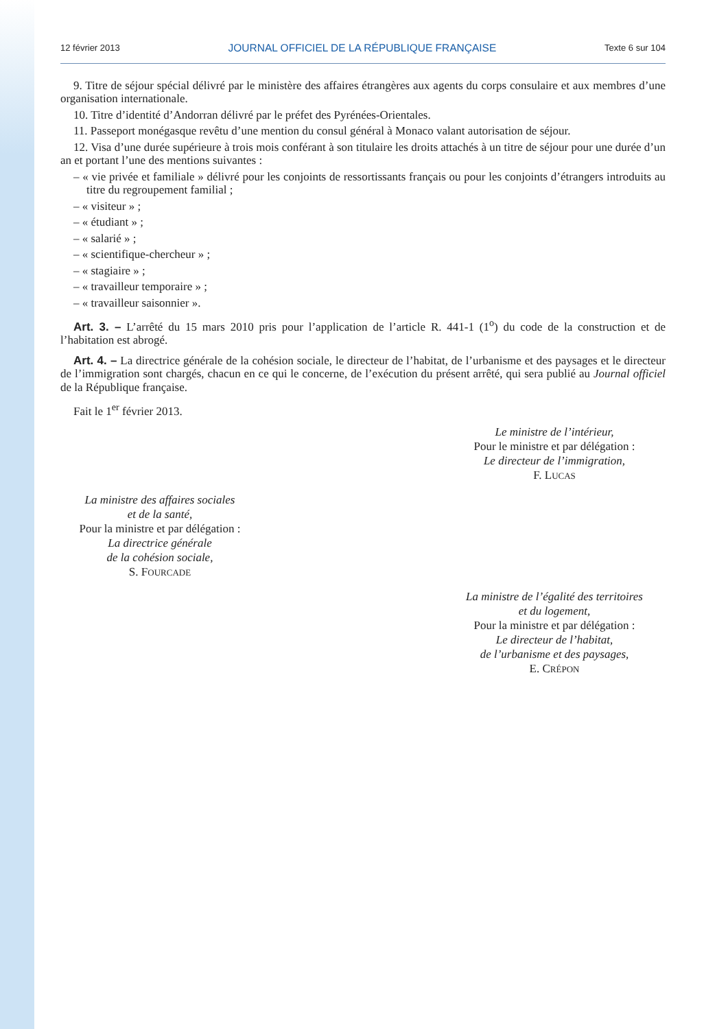12 février 2013 JOURNAL OFFICIEL DE LA RÉPUBLIQUE FRANÇAISE Texte 6 sur 104
9. Titre de séjour spécial délivré par le ministère des affaires étrangères aux agents du corps consulaire et aux membres d’une organisation internationale.
10. Titre d’identité d’Andorran délivré par le préfet des Pyrénées-Orientales.
11. Passeport monégasque revêtu d’une mention du consul général à Monaco valant autorisation de séjour.
12. Visa d’une durée supérieure à trois mois conférant à son titulaire les droits attachés à un titre de séjour pour une durée d’un an et portant l’une des mentions suivantes :
– « vie privée et familiale » délivré pour les conjoints de ressortissants français ou pour les conjoints d’étrangers introduits au titre du regroupement familial ;
– « visiteur » ;
– « étudiant » ;
– « salarié » ;
– « scientifique-chercheur » ;
– « stagiaire » ;
– « travailleur temporaire » ;
– « travailleur saisonnier ».
Art. 3. – L’arrêté du 15 mars 2010 pris pour l’application de l’article R. 441-1 (1<sup>o</sup>) du code de la construction et de l’habitation est abrogé.
Art. 4. – La directrice générale de la cohésion sociale, le directeur de l’habitat, de l’urbanisme et des paysages et le directeur de l’immigration sont chargés, chacun en ce qui le concerne, de l’exécution du présent arrêté, qui sera publié au Journal officiel de la République française.
Fait le 1<sup>er</sup> février 2013.
Le ministre de l’intérieur,
Pour le ministre et par délégation :
Le directeur de l’immigration,
F. LUCAS
La ministre des affaires sociales
et de la santé,
Pour la ministre et par délégation :
La directrice générale
de la cohésion sociale,
S. FOURCADE
La ministre de l’égalité des territoires
et du logement,
Pour la ministre et par délégation :
Le directeur de l’habitat,
de l’urbanisme et des paysages,
E. CRÉPON